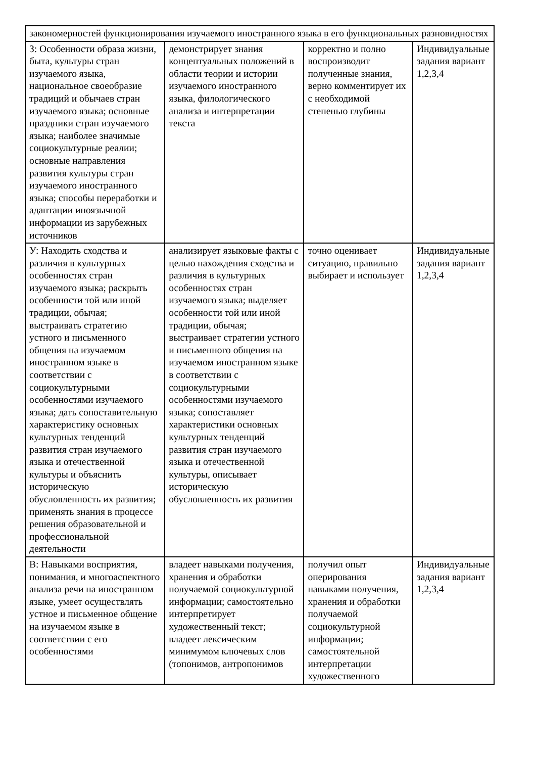| закономерностей функционирования изучаемого иностранного языка в его функциональных разновидностях | | | |
| З: Особенности образа жизни, быта, культуры стран изучаемого языка, национальное своеобразие традиций и обычаев стран изучаемого языка; основные праздники стран изучаемого языка; наиболее значимые социокультурные реалии; основные направления развития культуры стран изучаемого иностранного языка; способы переработки и адаптации иноязычной информации из зарубежных источников | демонстрирует знания концептуальных положений в области теории и истории изучаемого иностранного языка, филологического анализа и интерпретации текста | корректно и полно воспроизводит полученные знания, верно комментирует их с необходимой степенью глубины | Индивидуальные задания вариант 1,2,3,4 |
| У: Находить сходства и различия в культурных особенностях стран изучаемого языка; раскрыть особенности той или иной традиции, обычая; выстраивать стратегию устного и письменного общения на изучаемом иностранном языке в соответствии с социокультурными особенностями изучаемого языка; дать сопоставительную характеристику основных культурных тенденций развития стран изучаемого языка и отечественной культуры и объяснить историческую обусловленность их развития; применять знания в процессе решения образовательной и профессиональной деятельности | анализирует языковые факты с целью нахождения сходства и различия в культурных особенностях стран изучаемого языка; выделяет особенности той или иной традиции, обычая; выстраивает стратегии устного и письменного общения на изучаемом иностранном языке в соответствии с социокультурными особенностями изучаемого языка; сопоставляет характеристики основных культурных тенденций развития стран изучаемого языка и отечественной культуры, описывает историческую обусловленность их развития | точно оценивает ситуацию, правильно выбирает и использует | Индивидуальные задания вариант 1,2,3,4 |
| В: Навыками восприятия, понимания, и многоаспектного анализа речи на иностранном языке, умеет осуществлять устное и письменное общение на изучаемом языке в соответствии с его особенностями | владеет навыками получения, хранения и обработки получаемой социокультурной информации; самостоятельно интерпретирует художественный текст; владеет лексическим минимумом ключевых слов (топонимов, антропонимов | получил опыт оперирования навыками получения, хранения и обработки получаемой социокультурной информации; самостоятельной интерпретации художественного | Индивидуальные задания вариант 1,2,3,4 |